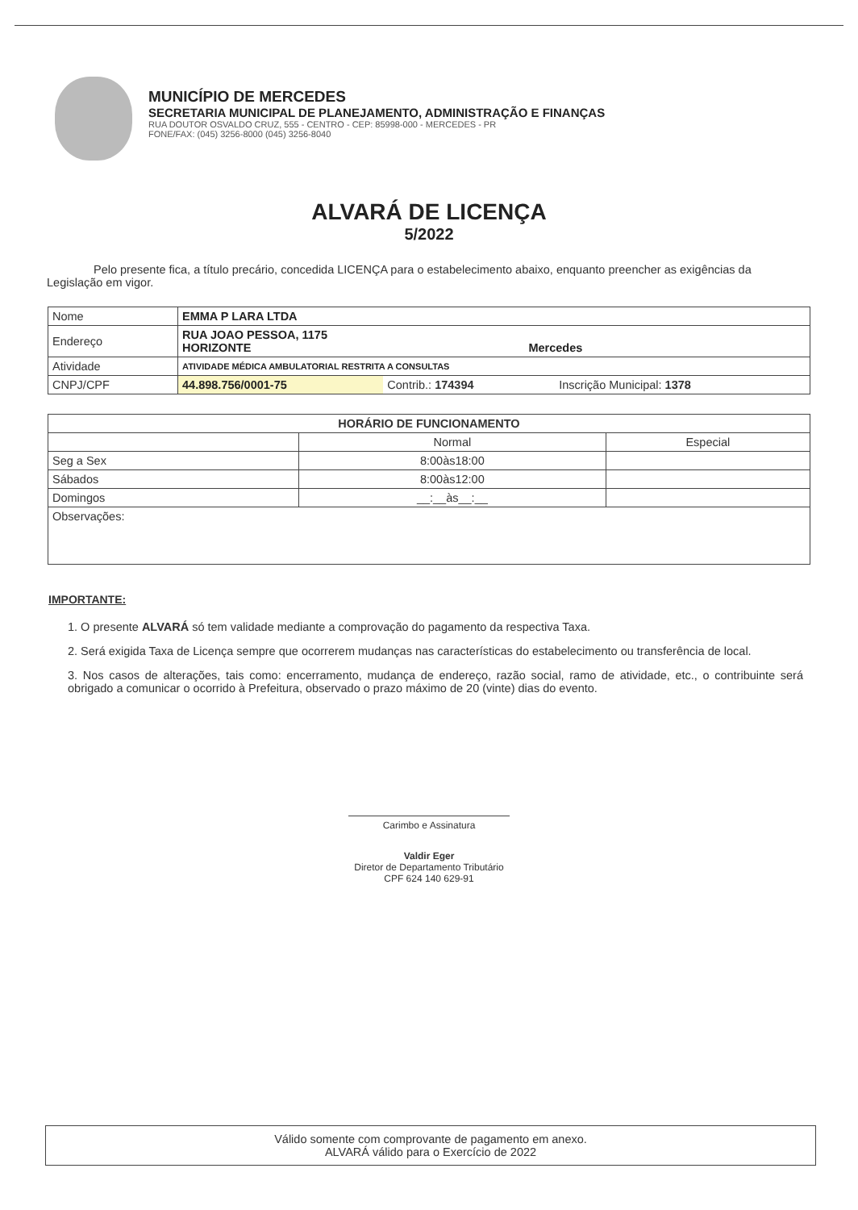MUNICÍPIO DE MERCEDES
SECRETARIA MUNICIPAL DE PLANEJAMENTO, ADMINISTRAÇÃO E FINANÇAS
RUA DOUTOR OSVALDO CRUZ, 555 - CENTRO - CEP: 85998-000 - MERCEDES - PR
FONE/FAX: (045) 3256-8000 (045) 3256-8040
ALVARÁ DE LICENÇA
5/2022
Pelo presente fica, a título precário, concedida LICENÇA para o estabelecimento abaixo, enquanto preencher as exigências da Legislação em vigor.
| Nome | EMMA P LARA LTDA | | |
| Endereço | RUA JOAO PESSOA, 1175 HORIZONTE Mercedes | | |
| Atividade | ATIVIDADE MÉDICA AMBULATORIAL RESTRITA A CONSULTAS | | |
| CNPJ/CPF | 44.898.756/0001-75 | Contrib.: 174394 | Inscrição Municipal: 1378 |
| HORÁRIO DE FUNCIONAMENTO | | |
| --- | --- | --- |
| | Normal | Especial |
| Seg a Sex | 8:00às18:00 | |
| Sábados | 8:00às12:00 | |
| Domingos | __:__às__:__ | |
| Observações: | | |
IMPORTANTE:
1. O presente ALVARÁ só tem validade mediante a comprovação do pagamento da respectiva Taxa.
2. Será exigida Taxa de Licença sempre que ocorrerem mudanças nas características do estabelecimento ou transferência de local.
3. Nos casos de alterações, tais como: encerramento, mudança de endereço, razão social, ramo de atividade, etc., o contribuinte será obrigado a comunicar o ocorrido à Prefeitura, observado o prazo máximo de 20 (vinte) dias do evento.
Carimbo e Assinatura
Valdir Eger
Diretor de Departamento Tributário
CPF 624 140 629-91
Válido somente com comprovante de pagamento em anexo.
ALVARÁ válido para o Exercício de 2022